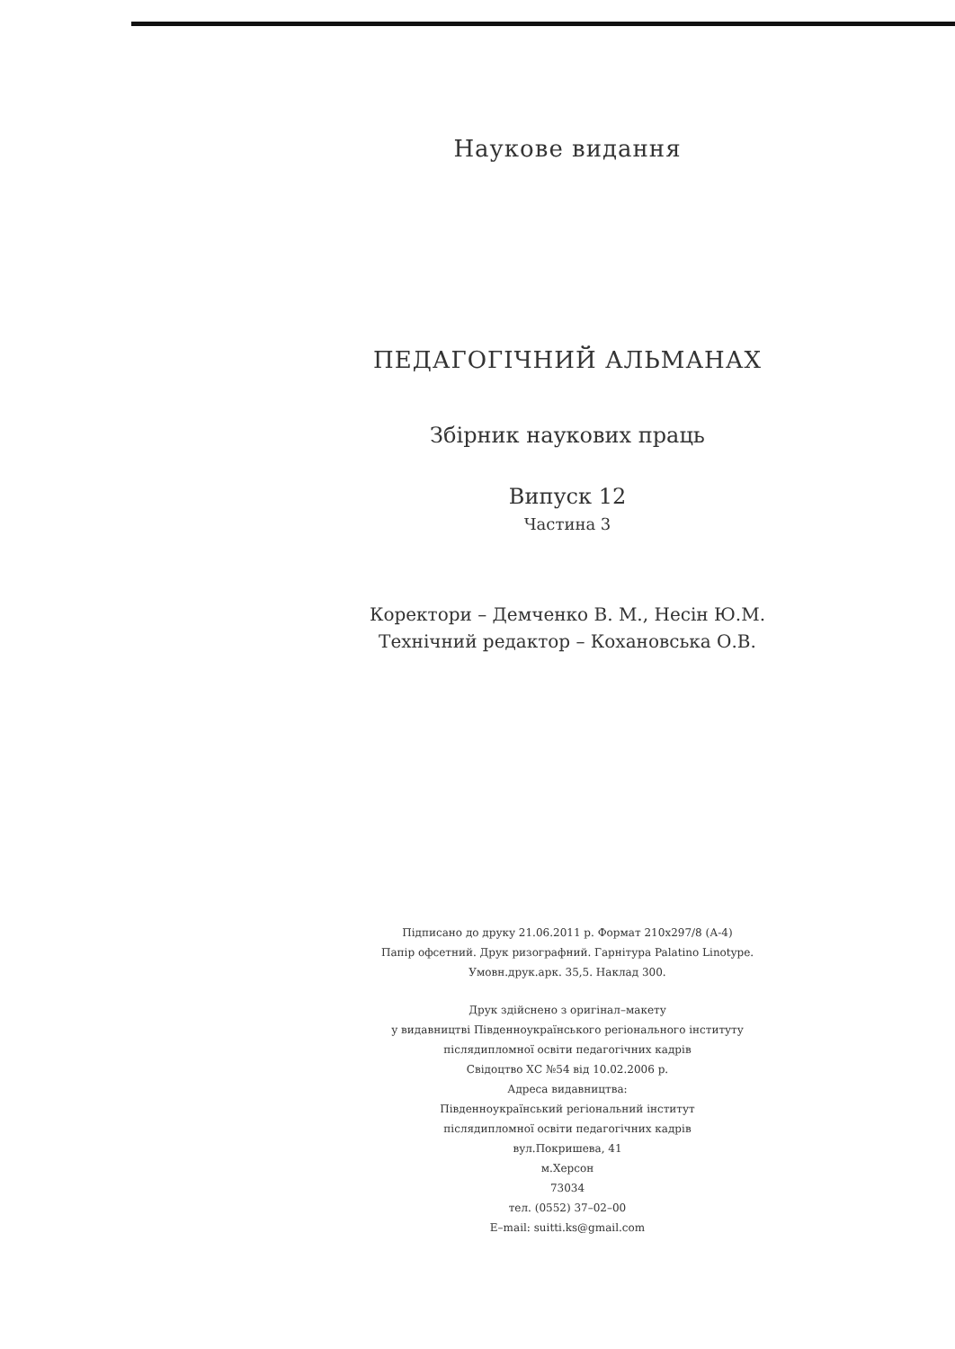Наукове видання
ПЕДАГОГІЧНИЙ АЛЬМАНАХ
Збірник наукових праць
Випуск 12
Частина 3
Коректори – Демченко В. М., Несін Ю.М.
Технічний редактор – Кохановська О.В.
Підписано до друку 21.06.2011 р. Формат 210х297/8 (А-4)
Папір офсетний. Друк ризографний. Гарнітура Palatino Linotype.
Умовн.друк.арк. 35,5. Наклад 300.
Друк здійснено з оригінал–макету
у видавництві Південноукраїнського регіонального інституту
післядипломної освіти педагогічних кадрів
Свідоцтво ХС №54 від 10.02.2006 р.
Адреса видавництва:
Південноукраїнський регіональний інститут
післядипломної освіти педагогічних кадрів
вул.Покришева, 41
м.Херсон
73034
тел. (0552) 37–02–00
E–mail: suitti.ks@gmail.com